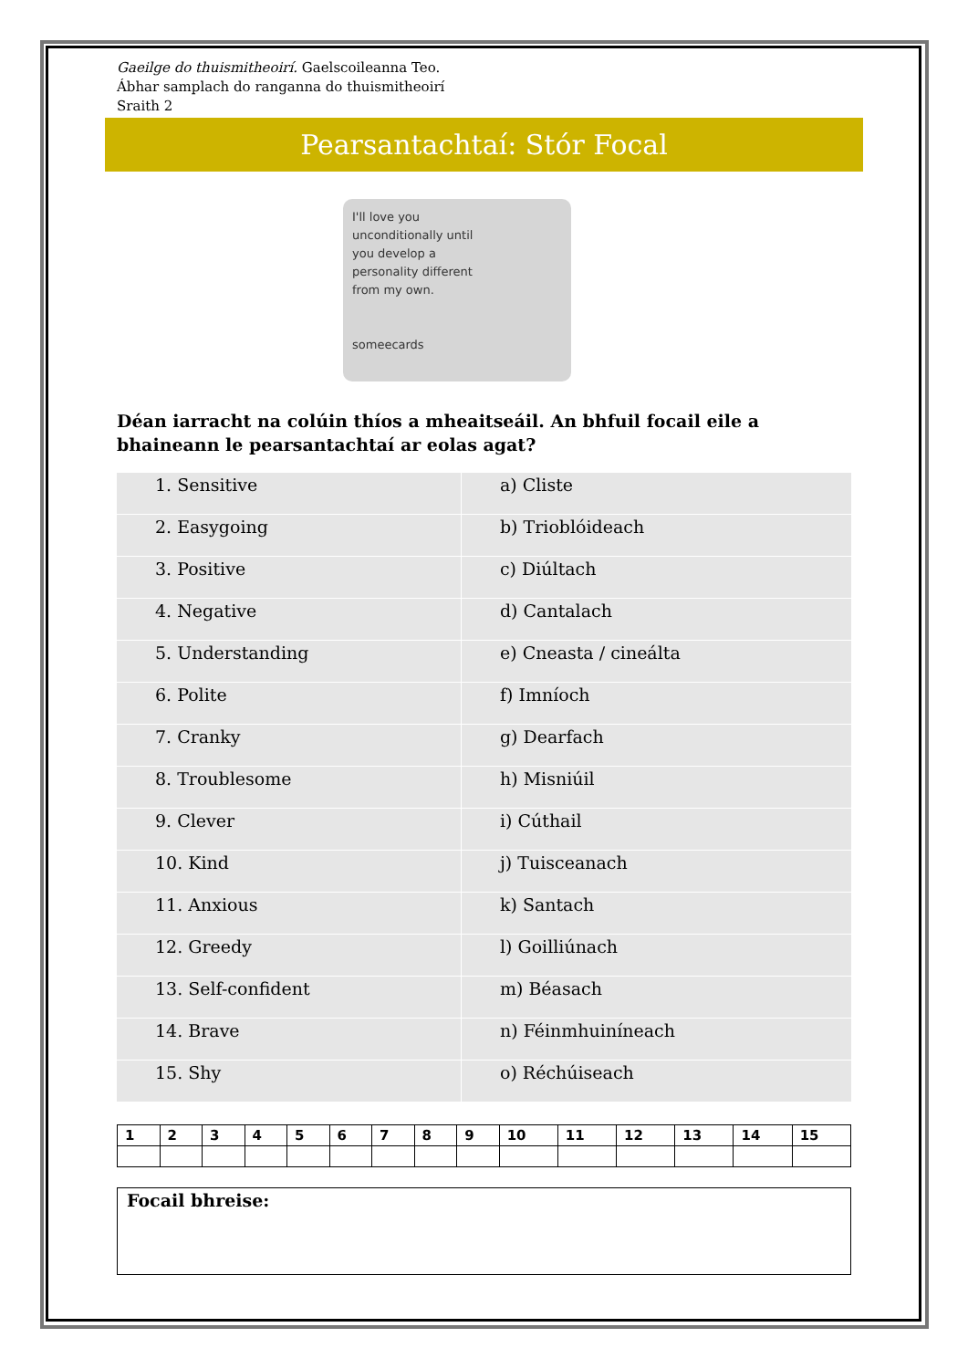Gaeilge do thuismitheoirí. Gaelscoileanna Teo.
Ábhar samplach do ranganna do thuismitheoirí
Sraith 2
Pearsantachtaí: Stór Focal
I'll love you
unconditionally until
you develop a
personality different
from my own.
someecards
Déan iarracht na colúin thíos a mheaitseáil. An bhfuil focail eile a bhaineann le pearsantachtaí ar eolas agat?
| 1. Sensitive | a) Cliste |
| 2. Easygoing | b) Trioblóideach |
| 3. Positive | c) Diúltach |
| 4. Negative | d) Cantalach |
| 5. Understanding | e) Cneasta / cineálta |
| 6. Polite | f) Imníoch |
| 7. Cranky | g) Dearfach |
| 8. Troublesome | h) Misniúil |
| 9. Clever | i) Cúthail |
| 10. Kind | j) Tuisceanach |
| 11. Anxious | k) Santach |
| 12. Greedy | l) Goilliúnach |
| 13. Self-confident | m) Béasach |
| 14. Brave | n) Féinmhuiníneach |
| 15. Shy | o) Réchúiseach |
| 1 | 2 | 3 | 4 | 5 | 6 | 7 | 8 | 9 | 10 | 11 | 12 | 13 | 14 | 15 |
Focail bhreise: